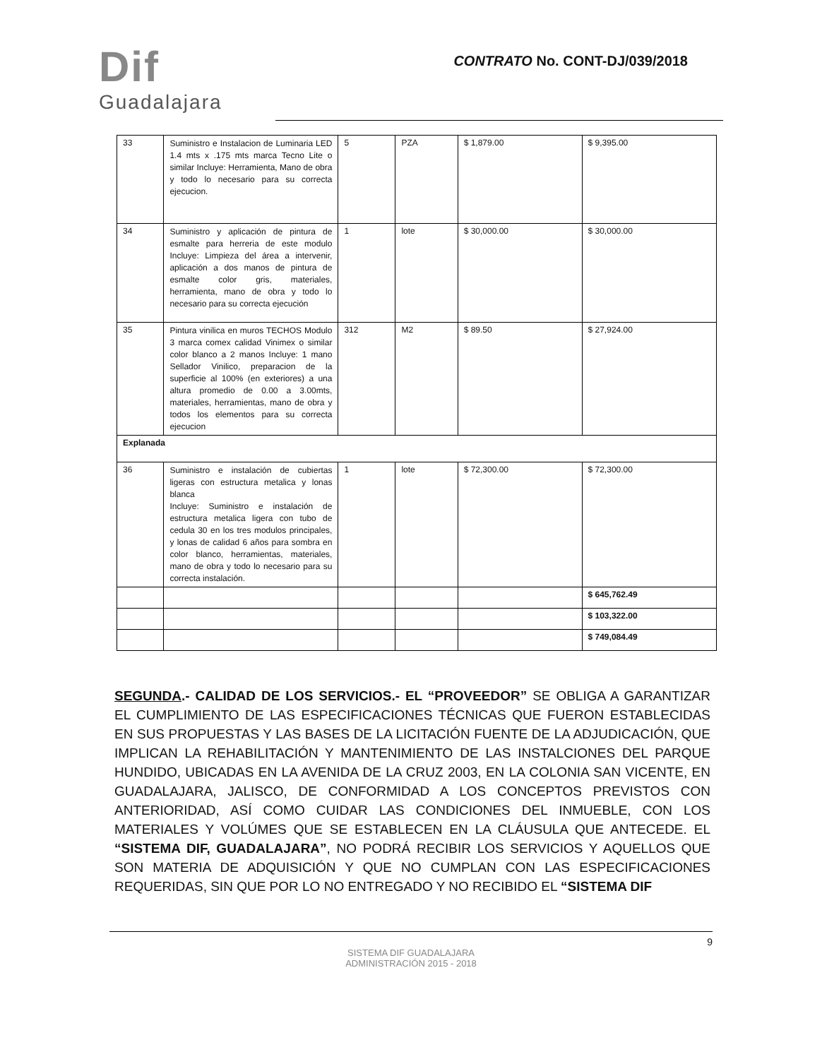Dif
Guadalajara
CONTRATO No. CONT-DJ/039/2018
| 33 | Suministro e Instalacion de Luminaria LED 1.4 mts x .175 mts marca Tecno Lite o similar Incluye: Herramienta, Mano de obra y todo lo necesario para su correcta ejecucion. | 5 | PZA | $ 1,879.00 | $ 9,395.00 |
| 34 | Suministro y aplicación de pintura de esmalte para herreria de este modulo Incluye: Limpieza del área a intervenir, aplicación a dos manos de pintura de esmalte color gris, materiales, herramienta, mano de obra y todo lo necesario para su correcta ejecución | 1 | lote | $ 30,000.00 | $ 30,000.00 |
| 35 | Pintura vinilica en muros TECHOS Modulo 3 marca comex calidad Vinimex o similar color blanco a 2 manos Incluye: 1 mano Sellador Vinilico, preparacion de la superficie al 100% (en exteriores) a una altura promedio de 0.00 a 3.00mts, materiales, herramientas, mano de obra y todos los elementos para su correcta ejecucion | 312 | M2 | $ 89.50 | $ 27,924.00 |
| Explanada | | | | | |
| 36 | Suministro e instalación de cubiertas ligeras con estructura metalica y lonas blanca Incluye: Suministro e instalación de estructura metalica ligera con tubo de cedula 30 en los tres modulos principales, y lonas de calidad 6 años para sombra en color blanco, herramientas, materiales, mano de obra y todo lo necesario para su correcta instalación. | 1 | lote | $ 72,300.00 | $ 72,300.00 |
| | | | | | $ 645,762.49 |
| | | | | | $ 103,322.00 |
| | | | | | $ 749,084.49 |
SEGUNDA.- CALIDAD DE LOS SERVICIOS.- EL “PROVEEDOR” SE OBLIGA A GARANTIZAR EL CUMPLIMIENTO DE LAS ESPECIFICACIONES TÉCNICAS QUE FUERON ESTABLECIDAS EN SUS PROPUESTAS Y LAS BASES DE LA LICITACIÓN FUENTE DE LA ADJUDICACIÓN, QUE IMPLICAN LA REHABILITACIÓN Y MANTENIMIENTO DE LAS INSTALCIONES DEL PARQUE HUNDIDO, UBICADAS EN LA AVENIDA DE LA CRUZ 2003, EN LA COLONIA SAN VICENTE, EN GUADALAJARA, JALISCO, DE CONFORMIDAD A LOS CONCEPTOS PREVISTOS CON ANTERIORIDAD, ASÍ COMO CUIDAR LAS CONDICIONES DEL INMUEBLE, CON LOS MATERIALES Y VOLÚMES QUE SE ESTABLECEN EN LA CLÁUSULA QUE ANTECEDE. EL “SISTEMA DIF, GUADALAJARA”, NO PODRÁ RECIBIR LOS SERVICIOS Y AQUELLOS QUE SON MATERIA DE ADQUISICIÓN Y QUE NO CUMPLAN CON LAS ESPECIFICACIONES REQUERIDAS, SIN QUE POR LO NO ENTREGADO Y NO RECIBIDO EL “SISTEMA DIF
9
SISTEMA DIF GUADALAJARA
ADMINISTRACIÓN 2015 - 2018